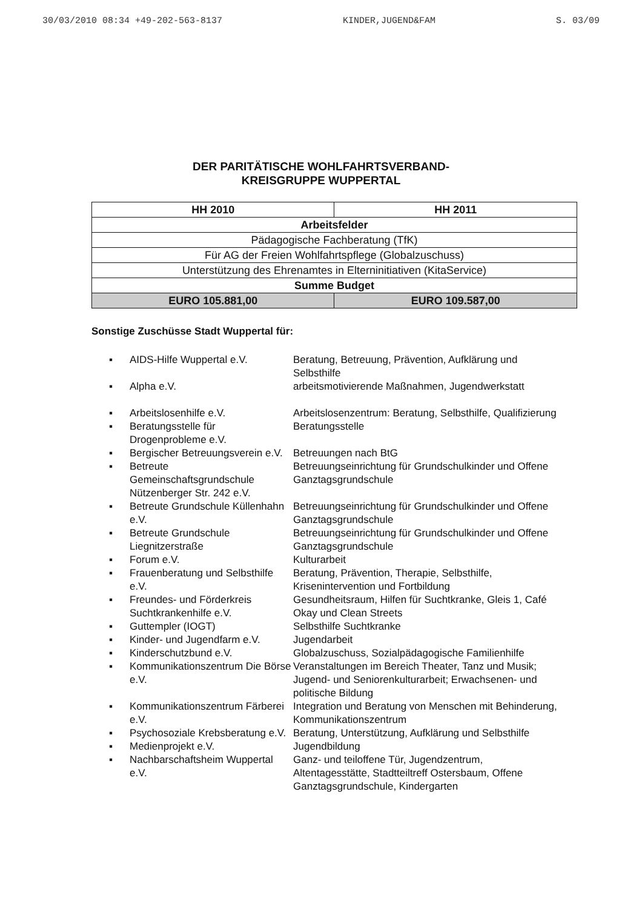30/03/2010 08:34 +49-202-563-8137 KINDER,JUGEND&FAM S. 03/09
DER PARITÄTISCHE WOHLFAHRTSVERBAND-
KREISGRUPPE WUPPERTAL
| HH 2010 | HH 2011 |
| --- | --- |
| Arbeitsfelder | |
| Pädagogische Fachberatung (TfK) | |
| Für AG der Freien Wohlfahrtspflege (Globalzuschuss) | |
| Unterstützung des Ehrenamtes in Elterninitiativen (KitaService) | |
| Summe Budget | |
| EURO 105.881,00 | EURO 109.587,00 |
Sonstige Zuschüsse Stadt Wuppertal für:
| ▪ | AIDS-Hilfe Wuppertal e.V. | Beratung, Betreuung, Prävention, Aufklärung und Selbsthilfe |
| ▪ | Alpha e.V. | arbeitsmotivierende Maßnahmen, Jugendwerkstatt |
| ▪ | Arbeitslosenhilfe e.V. | Arbeitslosenzentrum: Beratung, Selbsthilfe, Qualifizierung |
| ▪ | Beratungsstelle für Drogenprobleme e.V. | Beratungsstelle |
| ▪ | Bergischer Betreuungsverein e.V. | Betreuungen nach BtG |
| ▪ | Betreute Gemeinschaftsgrundschule Nützenberger Str. 242 e.V. | Betreuungseinrichtung für Grundschulkinder und Offene Ganztagsgrundschule |
| ▪ | Betreute Grundschule Küllenhahn e.V. | Betreuungseinrichtung für Grundschulkinder und Offene Ganztagsgrundschule |
| ▪ | Betreute Grundschule Liegnitzerstraße | Betreuungseinrichtung für Grundschulkinder und Offene Ganztagsgrundschule |
| ▪ | Forum e.V. | Kulturarbeit |
| ▪ | Frauenberatung und Selbsthilfe e.V. | Beratung, Prävention, Therapie, Selbsthilfe, Krisenintervention und Fortbildung |
| ▪ | Freundes- und Förderkreis Suchtkrankenhilfe e.V. | Gesundheitsraum, Hilfen für Suchtkranke, Gleis 1, Café Okay und Clean Streets |
| ▪ | Guttempler (IOGT) | Selbsthilfe Suchtkranke |
| ▪ | Kinder- und Jugendfarm e.V. | Jugendarbeit |
| ▪ | Kinderschutzbund e.V. | Globalzuschuss, Sozialpädagogische Familienhilfe |
| ▪ | Kommunikationszentrum Die Börse e.V. | Veranstaltungen im Bereich Theater, Tanz und Musik; Jugend- und Seniorenkulturarbeit; Erwachsenen- und politische Bildung |
| ▪ | Kommunikationszentrum Färberei e.V. | Integration und Beratung von Menschen mit Behinderung, Kommunikationszentrum |
| ▪ | Psychosoziale Krebsberatung e.V. | Beratung, Unterstützung, Aufklärung und Selbsthilfe |
| ▪ | Medienprojekt e.V. | Jugendbildung |
| ▪ | Nachbarschaftsheim Wuppertal e.V. | Ganz- und teiloffene Tür, Jugendzentrum, Altentagesstätte, Stadtteiltreff Ostersbaum, Offene Ganztagsgrundschule, Kindergarten |